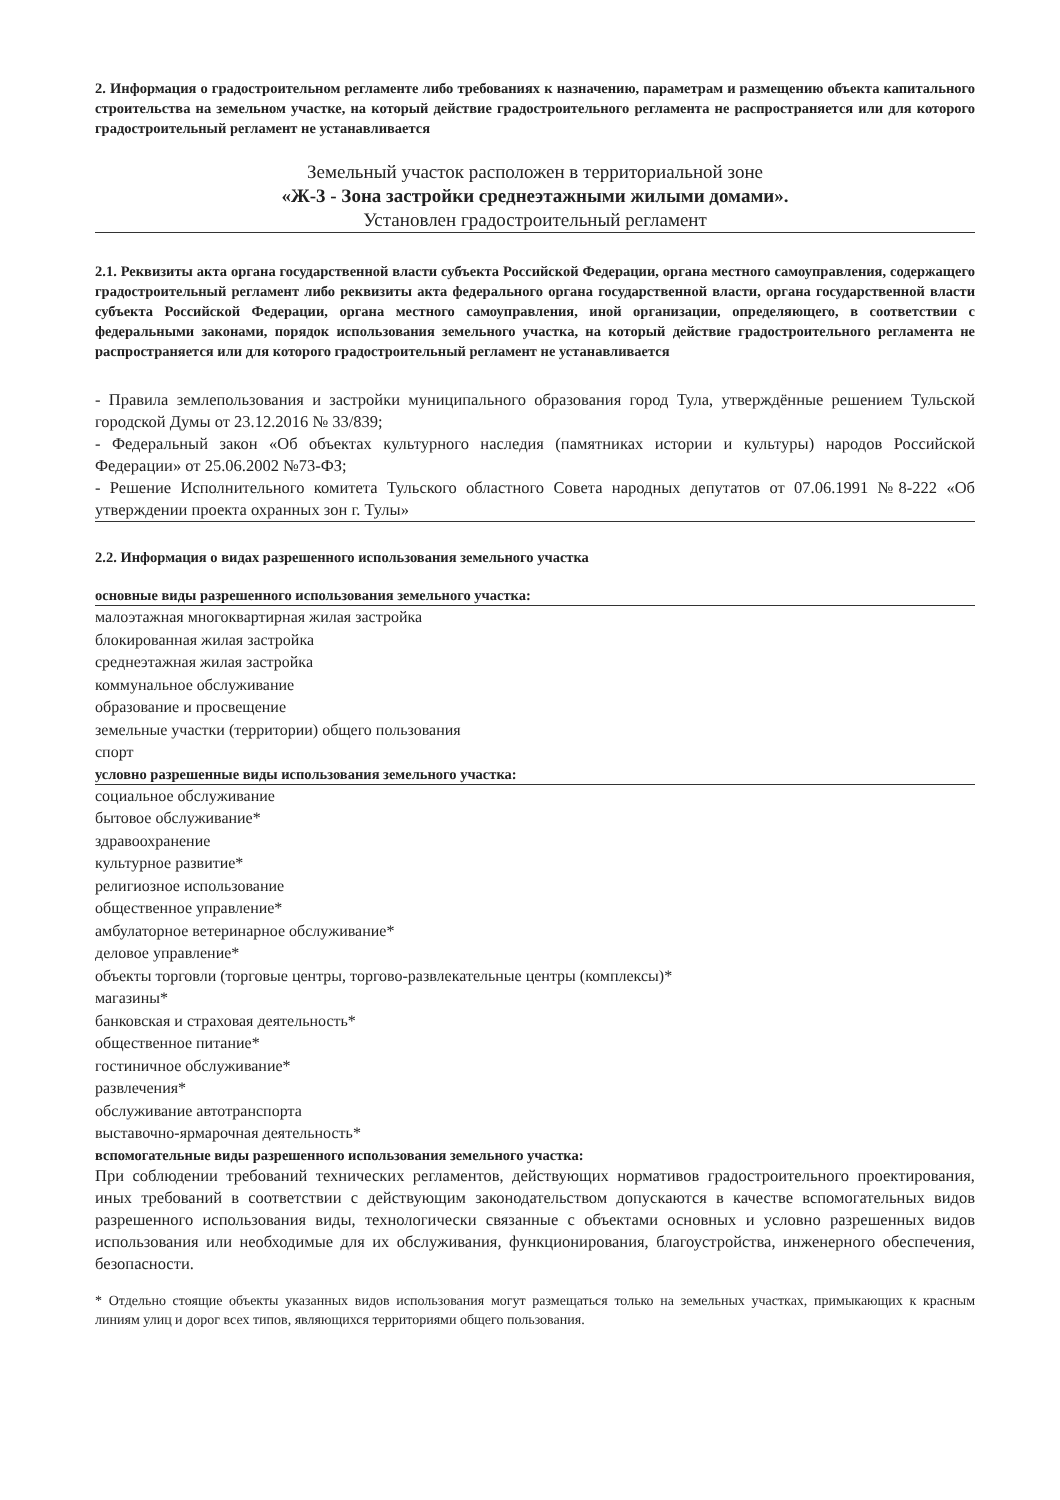2. Информация о градостроительном регламенте либо требованиях к назначению, параметрам и размещению объекта капитального строительства на земельном участке, на который действие градостроительного регламента не распространяется или для которого градостроительный регламент не устанавливается
Земельный участок расположен в территориальной зоне
«Ж-3 - Зона застройки среднеэтажными жилыми домами».
Установлен градостроительный регламент
2.1. Реквизиты акта органа государственной власти субъекта Российской Федерации, органа местного самоуправления, содержащего градостроительный регламент либо реквизиты акта федерального органа государственной власти, органа государственной власти субъекта Российской Федерации, органа местного самоуправления, иной организации, определяющего, в соответствии с федеральными законами, порядок использования земельного участка, на который действие градостроительного регламента не распространяется или для которого градостроительный регламент не устанавливается
- Правила землепользования и застройки муниципального образования город Тула, утверждённые решением Тульской городской Думы от 23.12.2016 № 33/839;
- Федеральный закон «Об объектах культурного наследия (памятниках истории и культуры) народов Российской Федерации» от 25.06.2002 №73-ФЗ;
- Решение Исполнительного комитета Тульского областного Совета народных депутатов от 07.06.1991 №8-222 «Об утверждении проекта охранных зон г. Тулы»
2.2. Информация о видах разрешенного использования земельного участка
основные виды разрешенного использования земельного участка:
малоэтажная многоквартирная жилая застройка
блокированная жилая застройка
среднеэтажная жилая застройка
коммунальное обслуживание
образование и просвещение
земельные участки (территории) общего пользования
спорт
условно разрешенные виды использования земельного участка:
социальное обслуживание
бытовое обслуживание*
здравоохранение
культурное развитие*
религиозное использование
общественное управление*
амбулаторное ветеринарное обслуживание*
деловое управление*
объекты торговли (торговые центры, торгово-развлекательные центры (комплексы)*
магазины*
банковская и страховая деятельность*
общественное питание*
гостиничное обслуживание*
развлечения*
обслуживание автотранспорта
выставочно-ярмарочная деятельность*
вспомогательные виды разрешенного использования земельного участка:
При соблюдении требований технических регламентов, действующих нормативов градостроительного проектирования, иных требований в соответствии с действующим законодательством допускаются в качестве вспомогательных видов разрешенного использования виды, технологически связанные с объектами основных и условно разрешенных видов использования или необходимые для их обслуживания, функционирования, благоустройства, инженерного обеспечения, безопасности.
* Отдельно стоящие объекты указанных видов использования могут размещаться только на земельных участках, примыкающих к красным линиям улиц и дорог всех типов, являющихся территориями общего пользования.